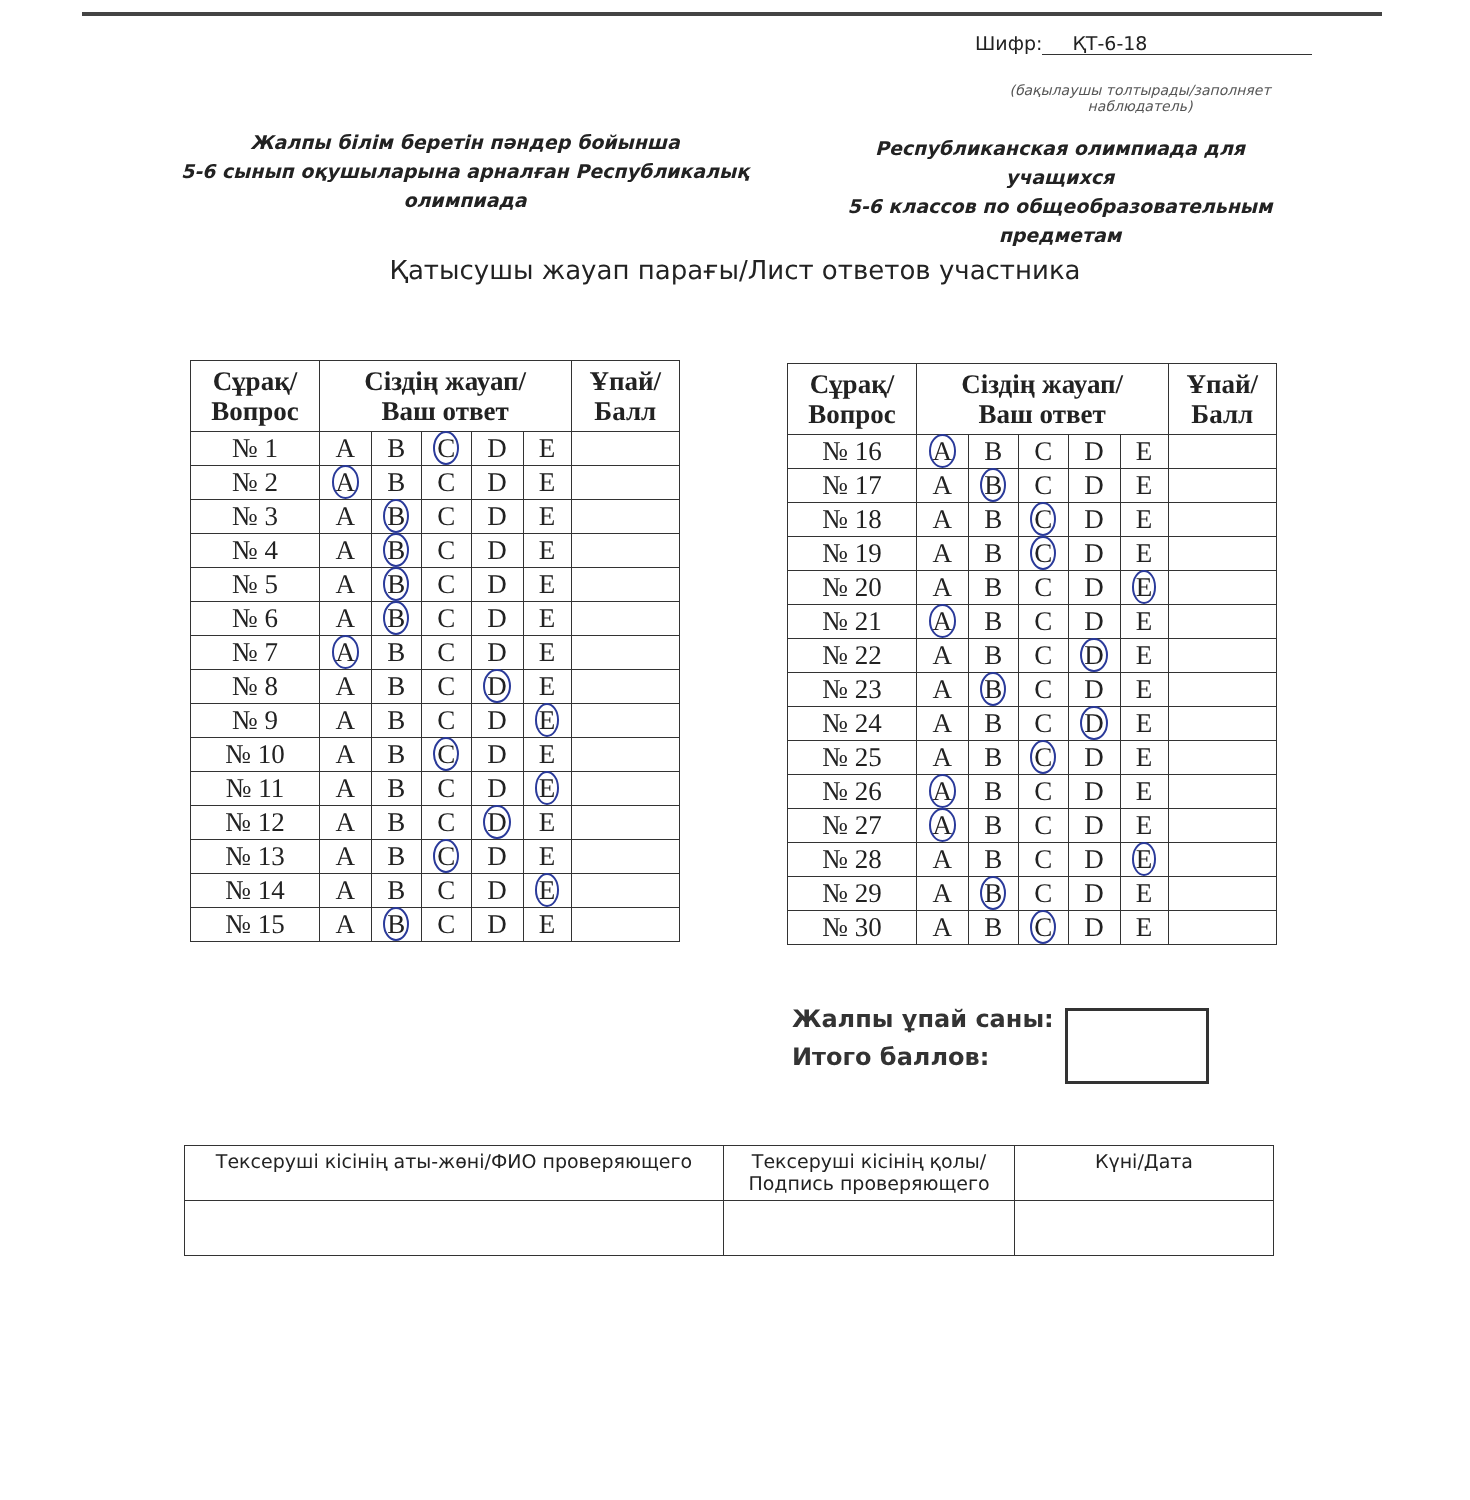Шифр: ҚТ-6-18
(бақылаушы толтырады/заполняет наблюдатель)
Жалпы білім беретін пәндер бойынша
5-6 сынып оқушыларына арналған Республикалық
олимпиада
Республиканская олимпиада для учащихся
5-6 классов по общеобразовательным
предметам
Қатысушы жауап парағы/Лист ответов участника
| Сұрақ/ Вопрос | Сіздің жауап/ Ваш ответ | | | | | Ұпай/ Балл |
| --- | --- | --- | --- | --- | --- | --- |
| № 1 | A | B | C | D | E | |
| № 2 | A | B | C | D | E | |
| № 3 | A | B | C | D | E | |
| № 4 | A | B | C | D | E | |
| № 5 | A | B | C | D | E | |
| № 6 | A | B | C | D | E | |
| № 7 | A | B | C | D | E | |
| № 8 | A | B | C | D | E | |
| № 9 | A | B | C | D | E | |
| № 10 | A | B | C | D | E | |
| № 11 | A | B | C | D | E | |
| № 12 | A | B | C | D | E | |
| № 13 | A | B | C | D | E | |
| № 14 | A | B | C | D | E | |
| № 15 | A | B | C | D | E | |
| Сұрақ/ Вопрос | Сіздің жауап/ Ваш ответ | | | | | Ұпай/ Балл |
| --- | --- | --- | --- | --- | --- | --- |
| № 16 | A | B | C | D | E | |
| № 17 | A | B | C | D | E | |
| № 18 | A | B | C | D | E | |
| № 19 | A | B | C | D | E | |
| № 20 | A | B | C | D | E | |
| № 21 | A | B | C | D | E | |
| № 22 | A | B | C | D | E | |
| № 23 | A | B | C | D | E | |
| № 24 | A | B | C | D | E | |
| № 25 | A | B | C | D | E | |
| № 26 | A | B | C | D | E | |
| № 27 | A | B | C | D | E | |
| № 28 | A | B | C | D | E | |
| № 29 | A | B | C | D | E | |
| № 30 | A | B | C | D | E | |
Жалпы ұпай саны:
Итого баллов:
| Тексеруші кісінің аты-жөні/ФИО проверяющего | Тексеруші кісінің қолы/ Подпись проверяющего | Күні/Дата |